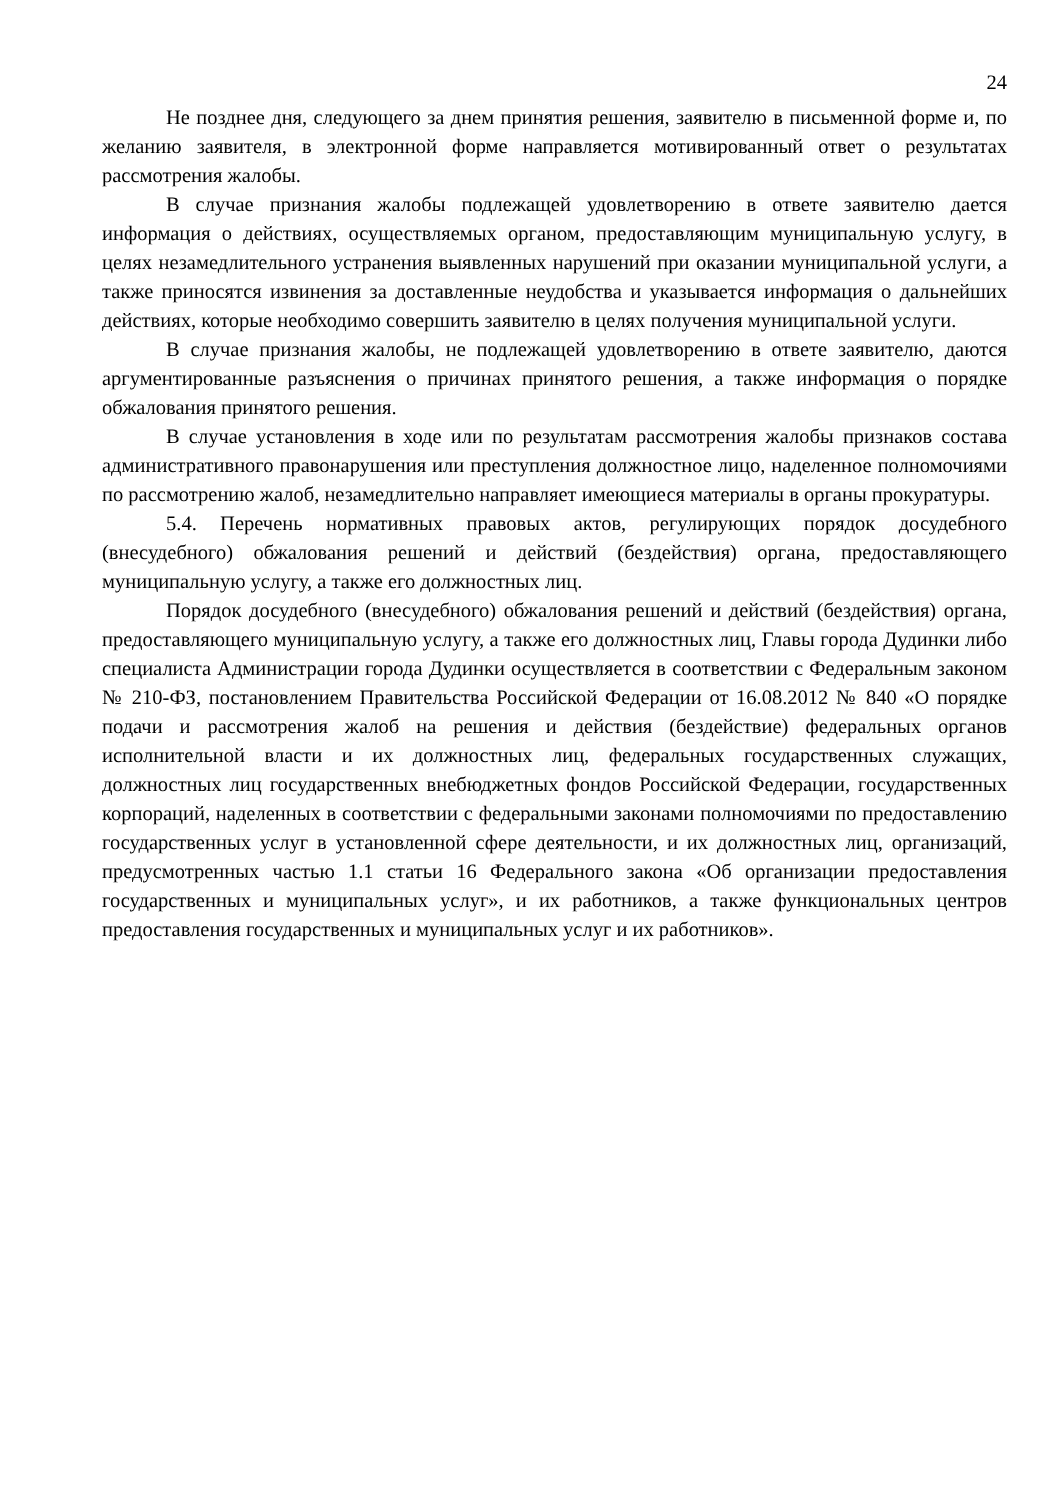24
Не позднее дня, следующего за днем принятия решения, заявителю в письменной форме и, по желанию заявителя, в электронной форме направляется мотивированный ответ о результатах рассмотрения жалобы.
В случае признания жалобы подлежащей удовлетворению в ответе заявителю дается информация о действиях, осуществляемых органом, предоставляющим муниципальную услугу, в целях незамедлительного устранения выявленных нарушений при оказании муниципальной услуги, а также приносятся извинения за доставленные неудобства и указывается информация о дальнейших действиях, которые необходимо совершить заявителю в целях получения муниципальной услуги.
В случае признания жалобы, не подлежащей удовлетворению в ответе заявителю, даются аргументированные разъяснения о причинах принятого решения, а также информация о порядке обжалования принятого решения.
В случае установления в ходе или по результатам рассмотрения жалобы признаков состава административного правонарушения или преступления должностное лицо, наделенное полномочиями по рассмотрению жалоб, незамедлительно направляет имеющиеся материалы в органы прокуратуры.
5.4. Перечень нормативных правовых актов, регулирующих порядок досудебного (внесудебного) обжалования решений и действий (бездействия) органа, предоставляющего муниципальную услугу, а также его должностных лиц.
Порядок досудебного (внесудебного) обжалования решений и действий (бездействия) органа, предоставляющего муниципальную услугу, а также его должностных лиц, Главы города Дудинки либо специалиста Администрации города Дудинки осуществляется в соответствии с Федеральным законом № 210-ФЗ, постановлением Правительства Российской Федерации от 16.08.2012 № 840 «О порядке подачи и рассмотрения жалоб на решения и действия (бездействие) федеральных органов исполнительной власти и их должностных лиц, федеральных государственных служащих, должностных лиц государственных внебюджетных фондов Российской Федерации, государственных корпораций, наделенных в соответствии с федеральными законами полномочиями по предоставлению государственных услуг в установленной сфере деятельности, и их должностных лиц, организаций, предусмотренных частью 1.1 статьи 16 Федерального закона «Об организации предоставления государственных и муниципальных услуг», и их работников, а также функциональных центров предоставления государственных и муниципальных услуг и их работников».